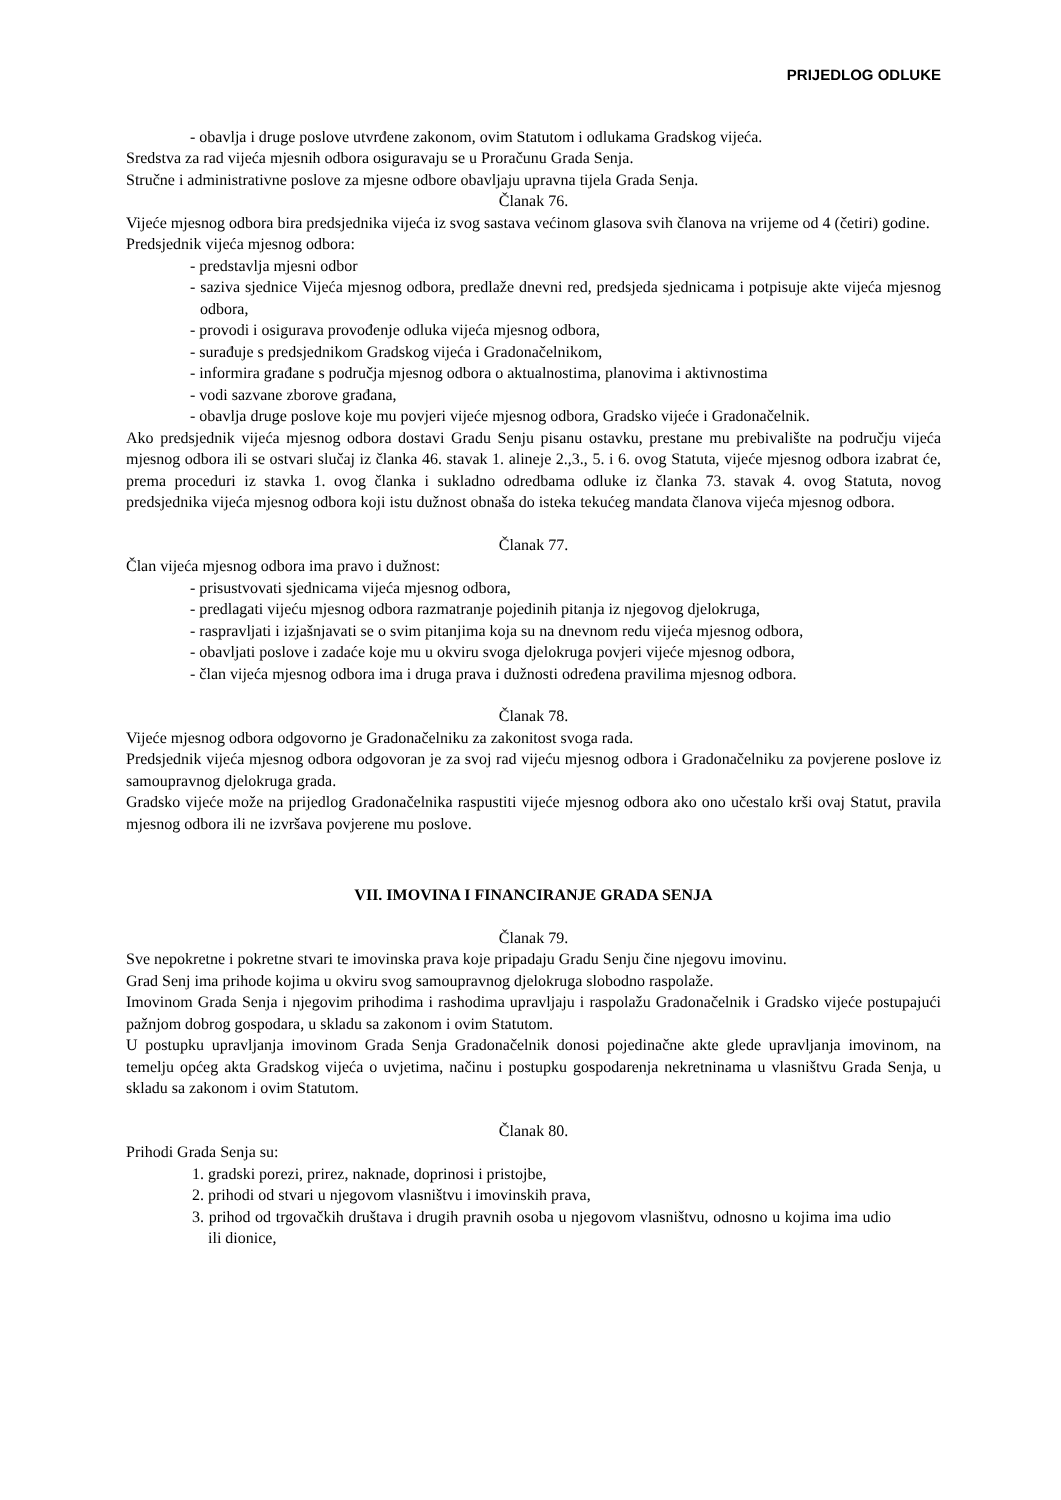PRIJEDLOG ODLUKE
- obavlja i druge poslove utvrđene zakonom, ovim Statutom i odlukama Gradskog vijeća.
Sredstva za rad vijeća mjesnih odbora osiguravaju se u Proračunu Grada Senja.
Stručne i administrativne poslove za mjesne odbore obavljaju upravna tijela Grada Senja.
Članak 76.
Vijeće mjesnog odbora bira predsjednika vijeća iz svog sastava većinom glasova svih članova na vrijeme od 4 (četiri) godine.
Predsjednik vijeća mjesnog odbora:
- predstavlja mjesni odbor
- saziva sjednice Vijeća mjesnog odbora, predlaže dnevni red, predsjeda sjednicama i potpisuje akte vijeća mjesnog odbora,
- provodi i osigurava provođenje odluka vijeća mjesnog odbora,
- surađuje s predsjednikom Gradskog vijeća i Gradonačelnikom,
- informira građane s područja mjesnog odbora o aktualnostima, planovima i aktivnostima
- vodi sazvane zborove građana,
- obavlja druge poslove koje mu povjeri vijeće mjesnog odbora, Gradsko vijeće i Gradonačelnik.
Ako predsjednik vijeća mjesnog odbora dostavi Gradu Senju pisanu ostavku, prestane mu prebivalište na području vijeća mjesnog odbora ili se ostvari slučaj iz članka 46. stavak 1. alineje 2.,3., 5. i 6. ovog Statuta, vijeće mjesnog odbora izabrat će, prema proceduri iz stavka 1. ovog članka i sukladno odredbama odluke iz članka 73. stavak 4. ovog Statuta, novog predsjednika vijeća mjesnog odbora koji istu dužnost obnaša do isteka tekućeg mandata članova vijeća mjesnog odbora.
Članak 77.
Član vijeća mjesnog odbora ima pravo i dužnost:
- prisustvovati sjednicama vijeća mjesnog odbora,
- predlagati vijeću mjesnog odbora razmatranje pojedinih pitanja iz njegovog djelokruga,
- raspravljati i izjašnjavati se o svim pitanjima koja su na dnevnom redu vijeća mjesnog odbora,
- obavljati poslove i zadaće koje mu u okviru svoga djelokruga povjeri vijeće mjesnog odbora,
- član vijeća mjesnog odbora ima i druga prava i dužnosti određena pravilima mjesnog odbora.
Članak 78.
Vijeće mjesnog odbora odgovorno je Gradonačelniku za zakonitost svoga rada.
Predsjednik vijeća mjesnog odbora odgovoran je za svoj rad vijeću mjesnog odbora i Gradonačelniku za povjerene poslove iz samoupravnog djelokruga grada.
Gradsko vijeće može na prijedlog Gradonačelnika raspustiti vijeće mjesnog odbora ako ono učestalo krši ovaj Statut, pravila mjesnog odbora ili ne izvršava povjerene mu poslove.
VII. IMOVINA I FINANCIRANJE GRADA SENJA
Članak 79.
Sve nepokretne i pokretne stvari te imovinska prava koje pripadaju Gradu Senju čine njegovu imovinu.
Grad Senj ima prihode kojima u okviru svog samoupravnog djelokruga slobodno raspolaže.
Imovinom Grada Senja i njegovim prihodima i rashodima upravljaju i raspolažu Gradonačelnik i Gradsko vijeće postupajući pažnjom dobrog gospodara, u skladu sa zakonom i ovim Statutom.
U postupku upravljanja imovinom Grada Senja Gradonačelnik donosi pojedinačne akte glede upravljanja imovinom, na temelju općeg akta Gradskog vijeća o uvjetima, načinu i postupku gospodarenja nekretninama u vlasništvu Grada Senja, u skladu sa zakonom i ovim Statutom.
Članak 80.
Prihodi Grada Senja su:
1. gradski porezi, prirez, naknade, doprinosi i pristojbe,
2. prihodi od stvari u njegovom vlasništvu i imovinskih prava,
3. prihod od trgovačkih društava i drugih pravnih osoba u njegovom vlasništvu, odnosno u kojima ima udio ili dionice,